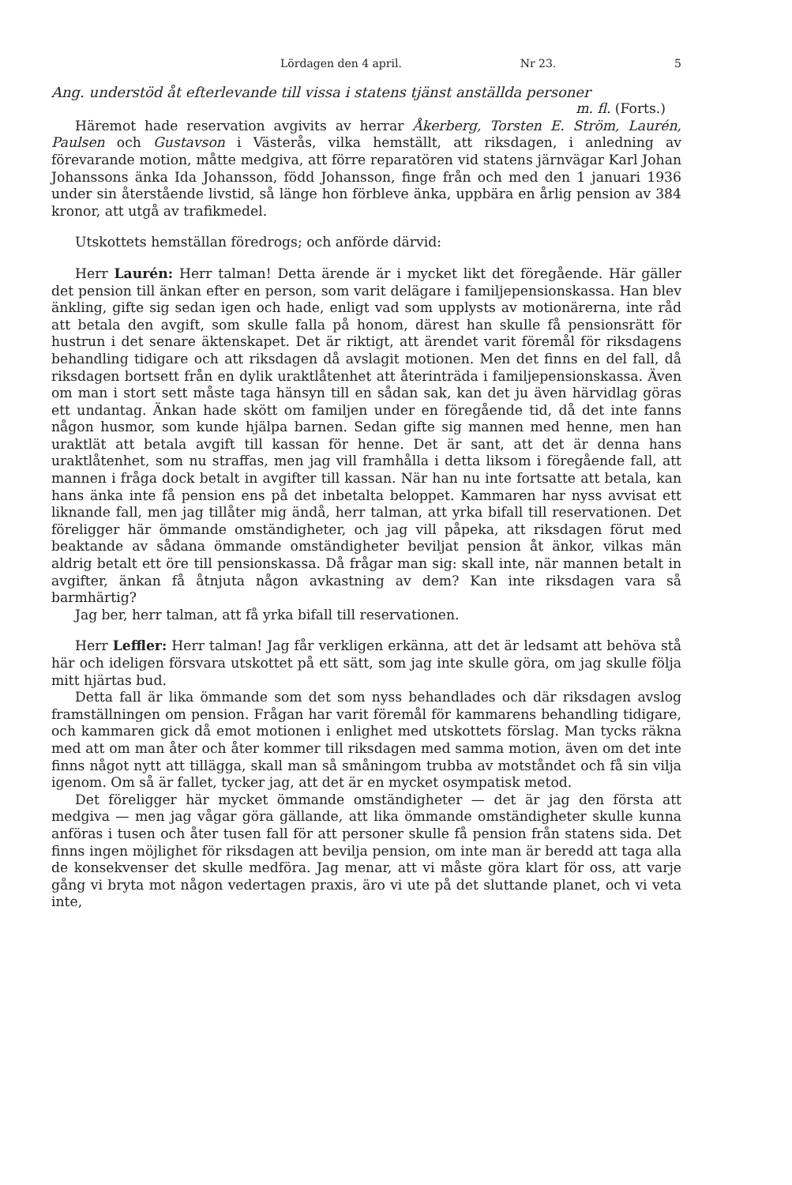Lördagen den 4 april. Nr 23. 5
Ang. understöd åt efterlevande till vissa i statens tjänst anställda personer
m. fl. (Forts.)
Häremot hade reservation avgivits av herrar Åkerberg, Torsten E. Ström, Laurén, Paulsen och Gustavson i Västerås, vilka hemställt, att riksdagen, i anledning av förevarande motion, måtte medgiva, att förre reparatören vid statens järnvägar Karl Johan Johanssons änka Ida Johansson, född Johansson, finge från och med den 1 januari 1936 under sin återstående livstid, så länge hon förbleve änka, uppbära en årlig pension av 384 kronor, att utgå av trafikmedel.
Utskottets hemställan föredrogs; och anförde därvid:
Herr Laurén: Herr talman! Detta ärende är i mycket likt det föregående. Här gäller det pension till änkan efter en person, som varit delägare i familjepensionskassa. Han blev änkling, gifte sig sedan igen och hade, enligt vad som upplysts av motionärerna, inte råd att betala den avgift, som skulle falla på honom, därest han skulle få pensionsrätt för hustrun i det senare äktenskapet. Det är riktigt, att ärendet varit föremål för riksdagens behandling tidigare och att riksdagen då avslagit motionen. Men det finns en del fall, då riksdagen bortsett från en dylik uraktlåtenhet att återinträda i familjepensionskassa. Även om man i stort sett måste taga hänsyn till en sådan sak, kan det ju även härvidlag göras ett undantag. Änkan hade skött om familjen under en föregående tid, då det inte fanns någon husmor, som kunde hjälpa barnen. Sedan gifte sig mannen med henne, men han uraktlät att betala avgift till kassan för henne. Det är sant, att det är denna hans uraktlåtenhet, som nu straffas, men jag vill framhålla i detta liksom i föregående fall, att mannen i fråga dock betalt in avgifter till kassan. När han nu inte fortsatte att betala, kan hans änka inte få pension ens på det inbetalta beloppet. Kammaren har nyss avvisat ett liknande fall, men jag tillåter mig ändå, herr talman, att yrka bifall till reservationen. Det föreligger här ömmande omständigheter, och jag vill påpeka, att riksdagen förut med beaktande av sådana ömmande omständigheter beviljat pension åt änkor, vilkas män aldrig betalt ett öre till pensionskassa. Då frågar man sig: skall inte, när mannen betalt in avgifter, änkan få åtnjuta någon avkastning av dem? Kan inte riksdagen vara så barmhärtig?
Jag ber, herr talman, att få yrka bifall till reservationen.
Herr Leffler: Herr talman! Jag får verkligen erkänna, att det är ledsamt att behöva stå här och ideligen försvara utskottet på ett sätt, som jag inte skulle göra, om jag skulle följa mitt hjärtas bud.
Detta fall är lika ömmande som det som nyss behandlades och där riksdagen avslog framställningen om pension. Frågan har varit föremål för kammarens behandling tidigare, och kammaren gick då emot motionen i enlighet med utskottets förslag. Man tycks räkna med att om man åter och åter kommer till riksdagen med samma motion, även om det inte finns något nytt att tillägga, skall man så småningom trubba av motståndet och få sin vilja igenom. Om så är fallet, tycker jag, att det är en mycket osympatisk metod.
Det föreligger här mycket ömmande omständigheter — det är jag den första att medgiva — men jag vågar göra gällande, att lika ömmande omständigheter skulle kunna anföras i tusen och åter tusen fall för att personer skulle få pension från statens sida. Det finns ingen möjlighet för riksdagen att bevilja pension, om inte man är beredd att taga alla de konsekvenser det skulle medföra. Jag menar, att vi måste göra klart för oss, att varje gång vi bryta mot någon vedertagen praxis, äro vi ute på det sluttande planet, och vi veta inte,